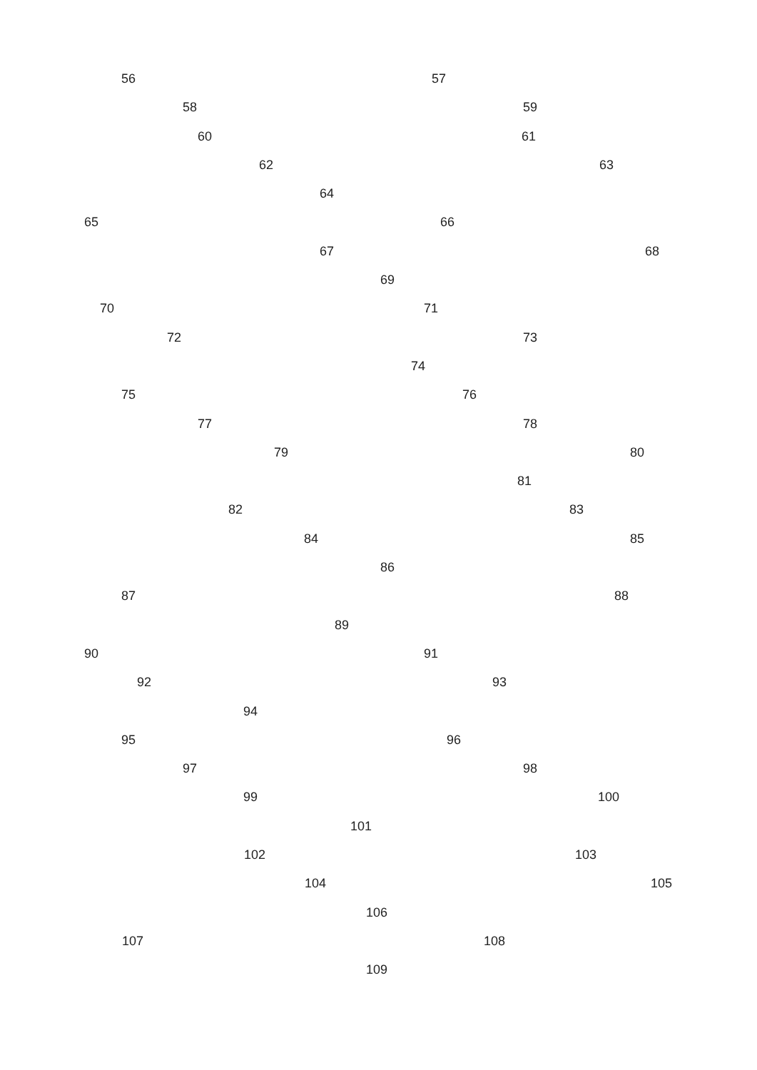56 57
58 59
60 61
62 63
64
65 66
67 68
69
70 71
72 73
74
75 76
77 78
79 80
81
82 83
84 85
86
87 88
89
90 91
92 93
94
95 96
97 98
99 100
101
102 103
104 105
106
107 108
109